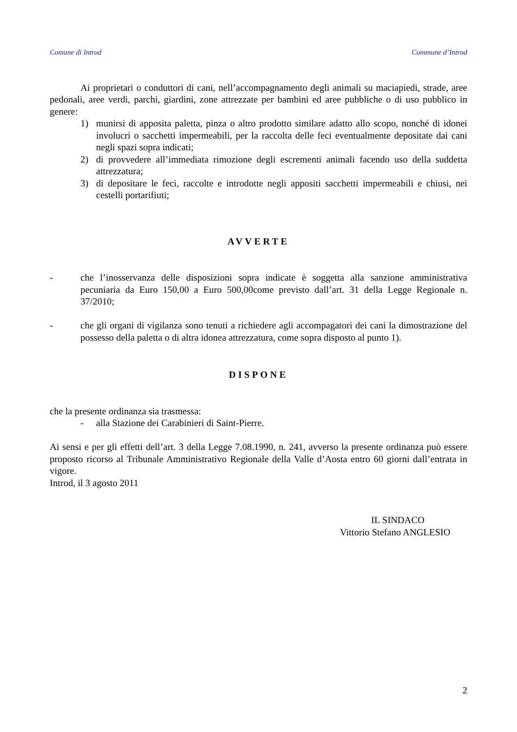Comune di Introd Commune d’Introd
Ai proprietari o conduttori di cani, nell’accompagnamento degli animali su maciapiedi, strade, aree pedonali, aree verdi, parchi, giardini, zone attrezzate per bambini ed aree pubbliche o di uso pubblico in genere:
1) munirsi di apposita paletta, pinza o altro prodotto similare adatto allo scopo, nonché di idonei involucri o sacchetti impermeabili, per la raccolta delle feci eventualmente depositate dai cani negli spazi sopra indicati;
2) di provvedere all’immediata rimozione degli escrementi animali facendo uso della suddetta attrezzatura;
3) di depositare le feci, raccolte e introdotte negli appositi sacchetti impermeabili e chiusi, nei cestelli portarifiuti;
AVVERTE
- che l’inosservanza delle disposizioni sopra indicate è soggetta alla sanzione amministrativa pecuniaria da Euro 150,00 a Euro 500,00come previsto dall’art. 31 della Legge Regionale n. 37/2010;
- che gli organi di vigilanza sono tenuti a richiedere agli accompagatori dei cani la dimostrazione del possesso della paletta o di altra idonea attrezzatura, come sopra disposto al punto 1).
DISPONE
che la presente ordinanza sia trasmessa:
- alla Stazione dei Carabinieri di Saint-Pierre.
Ai sensi e per gli effetti dell’art. 3 della Legge 7.08.1990, n. 241, avverso la presente ordinanza può essere proposto ricorso al Tribunale Amministrativo Regionale della Valle d’Aosta entro 60 giorni dall’entrata in vigore.
Introd, il 3 agosto 2011
IL SINDACO
Vittorio Stefano ANGLESIO
2